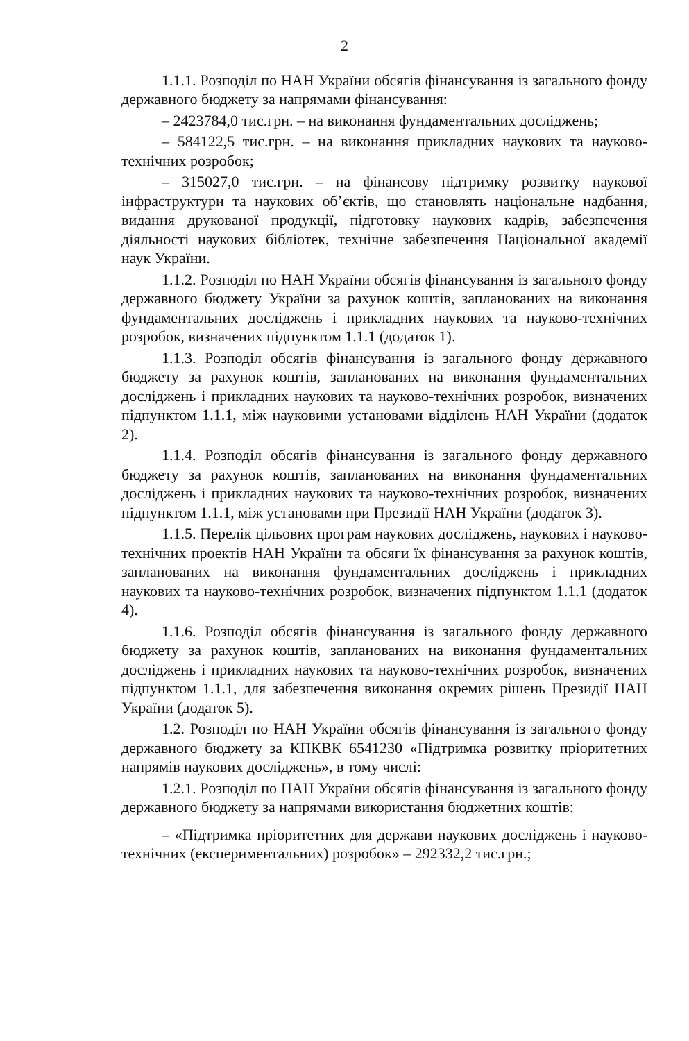2
1.1.1. Розподіл по НАН України обсягів фінансування із загального фонду державного бюджету за напрямами фінансування:
– 2423784,0 тис.грн. – на виконання фундаментальних досліджень;
– 584122,5 тис.грн. – на виконання прикладних наукових та науково-технічних розробок;
– 315027,0 тис.грн. – на фінансову підтримку розвитку наукової інфраструктури та наукових об’єктів, що становлять національне надбання, видання друкованої продукції, підготовку наукових кадрів, забезпечення діяльності наукових бібліотек, технічне забезпечення Національної академії наук України.
1.1.2. Розподіл по НАН України обсягів фінансування із загального фонду державного бюджету України за рахунок коштів, запланованих на виконання фундаментальних досліджень і прикладних наукових та науково-технічних розробок, визначених підпунктом 1.1.1 (додаток 1).
1.1.3. Розподіл обсягів фінансування із загального фонду державного бюджету за рахунок коштів, запланованих на виконання фундаментальних досліджень і прикладних наукових та науково-технічних розробок, визначених підпунктом 1.1.1, між науковими установами відділень НАН України (додаток 2).
1.1.4. Розподіл обсягів фінансування із загального фонду державного бюджету за рахунок коштів, запланованих на виконання фундаментальних досліджень і прикладних наукових та науково-технічних розробок, визначених підпунктом 1.1.1, між установами при Президії НАН України (додаток 3).
1.1.5. Перелік цільових програм наукових досліджень, наукових і науково-технічних проектів НАН України та обсяги їх фінансування за рахунок коштів, запланованих на виконання фундаментальних досліджень і прикладних наукових та науково-технічних розробок, визначених підпунктом 1.1.1 (додаток 4).
1.1.6. Розподіл обсягів фінансування із загального фонду державного бюджету за рахунок коштів, запланованих на виконання фундаментальних досліджень і прикладних наукових та науково-технічних розробок, визначених підпунктом 1.1.1, для забезпечення виконання окремих рішень Президії НАН України (додаток 5).
1.2. Розподіл по НАН України обсягів фінансування із загального фонду державного бюджету за КПКВК 6541230 «Підтримка розвитку пріоритетних напрямів наукових досліджень», в тому числі:
1.2.1. Розподіл по НАН України обсягів фінансування із загального фонду державного бюджету за напрямами використання бюджетних коштів:
– «Підтримка пріоритетних для держави наукових досліджень і науково-технічних (експериментальних) розробок» – 292332,2 тис.грн.;